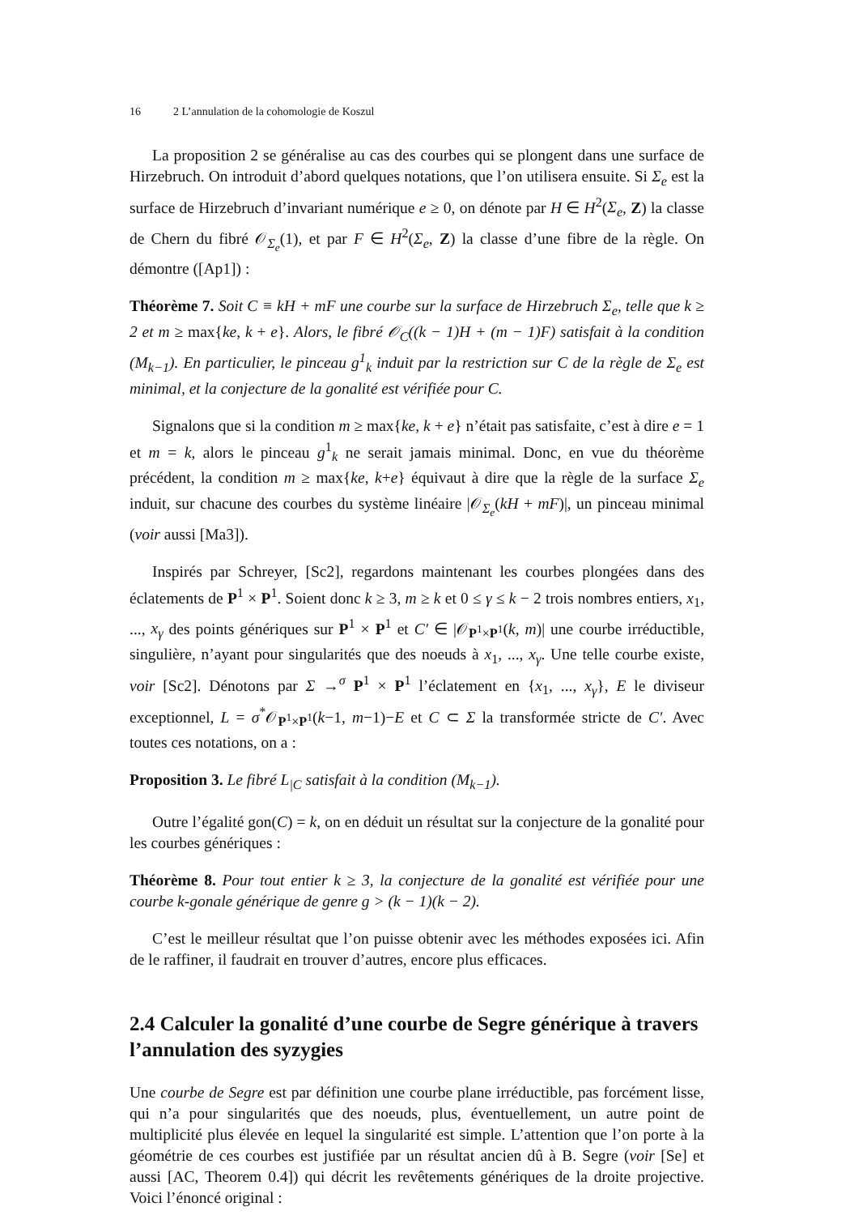16 2 L’annulation de la cohomologie de Koszul
La proposition 2 se généralise au cas des courbes qui se plongent dans une surface de Hirzebruch. On introduit d’abord quelques notations, que l’on utilisera ensuite. Si Σ<sub>e</sub> est la surface de Hirzebruch d’invariant numérique e ≥ 0, on dénote par H ∈ H<sup>2</sup>(Σ<sub>e</sub>, Z) la classe de Chern du fibré 𝒪<sub>Σ<sub>e</sub></sub>(1), et par F ∈ H<sup>2</sup>(Σ<sub>e</sub>, Z) la classe d’une fibre de la règle. On démontre ([Ap1]) :
Théorème 7. Soit C ≡ kH + mF une courbe sur la surface de Hirzebruch Σ<sub>e</sub>, telle que k ≥ 2 et m ≥ max{ke, k + e}. Alors, le fibré 𝒪<sub>C</sub>((k − 1)H + (m − 1)F) satisfait à la condition (M<sub>k−1</sub>). En particulier, le pinceau g<sup>1</sup><sub>k</sub> induit par la restriction sur C de la règle de Σ<sub>e</sub> est minimal, et la conjecture de la gonalité est vérifiée pour C.
Signalons que si la condition m ≥ max{ke, k + e} n’était pas satisfaite, c’est à dire e = 1 et m = k, alors le pinceau g<sup>1</sup><sub>k</sub> ne serait jamais minimal. Donc, en vue du théorème précédent, la condition m ≥ max{ke, k+e} équivaut à dire que la règle de la surface Σ<sub>e</sub> induit, sur chacune des courbes du système linéaire |𝒪<sub>Σ<sub>e</sub></sub>(kH + mF)|, un pinceau minimal (voir aussi [Ma3]).
Inspirés par Schreyer, [Sc2], regardons maintenant les courbes plongées dans des éclatements de P<sup>1</sup> × P<sup>1</sup>. Soient donc k ≥ 3, m ≥ k et 0 ≤ γ ≤ k − 2 trois nombres entiers, x<sub>1</sub>, ..., x<sub>γ</sub> des points génériques sur P<sup>1</sup> × P<sup>1</sup> et C′ ∈ |𝒪<sub>P<sup>1</sup>×P<sup>1</sup></sub>(k, m)| une courbe irréductible, singulière, n’ayant pour singularités que des noeuds à x<sub>1</sub>, ..., x<sub>γ</sub>. Une telle courbe existe, voir [Sc2]. Dénotons par Σ →<sup>σ</sup> P<sup>1</sup> × P<sup>1</sup> l’éclatement en {x<sub>1</sub>, ..., x<sub>γ</sub>}, E le diviseur exceptionnel, L = σ<sup>*</sup>𝒪<sub>P<sup>1</sup>×P<sup>1</sup></sub>(k−1, m−1)−E et C ⊂ Σ la transformée stricte de C′. Avec toutes ces notations, on a :
Proposition 3. Le fibré L<sub>|C</sub> satisfait à la condition (M<sub>k−1</sub>).
Outre l’égalité gon(C) = k, on en déduit un résultat sur la conjecture de la gonalité pour les courbes génériques :
Théorème 8. Pour tout entier k ≥ 3, la conjecture de la gonalité est vérifiée pour une courbe k-gonale générique de genre g > (k − 1)(k − 2).
C’est le meilleur résultat que l’on puisse obtenir avec les méthodes exposées ici. Afin de le raffiner, il faudrait en trouver d’autres, encore plus efficaces.
2.4 Calculer la gonalité d’une courbe de Segre générique à travers l’annulation des syzygies
Une courbe de Segre est par définition une courbe plane irréductible, pas forcément lisse, qui n’a pour singularités que des noeuds, plus, éventuellement, un autre point de multiplicité plus élevée en lequel la singularité est simple. L’attention que l’on porte à la géométrie de ces courbes est justifiée par un résultat ancien dû à B. Segre (voir [Se] et aussi [AC, Theorem 0.4]) qui décrit les revêtements génériques de la droite projective. Voici l’énoncé original :